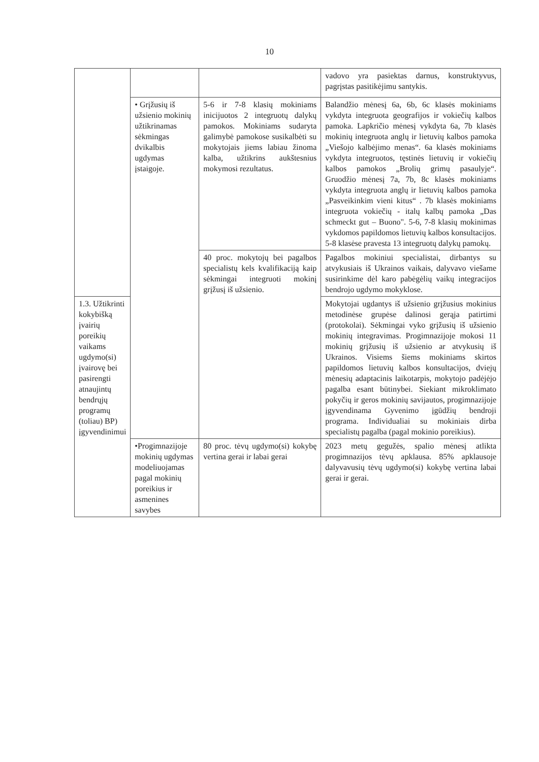10
| | | | vadovo yra pasiektas darnus, konstruktyvus, pagrįstas pasitikėjimu santykis. |
| | • Grįžusių iš užsienio mokinių užtikrinamas sėkmingas dvikalbis ugdymas įstaigoje. | 5-6 ir 7-8 klasių mokiniams inicijuotos 2 integruotų dalykų pamokos. Mokiniams sudaryta galimybė pamokose susikalbėti su mokytojais jiems labiau žinoma kalba, užtikrins aukštesnius mokymosi rezultatus. | Balandžio mėnesį 6a, 6b, 6c klasės mokiniams vykdyta integruota geografijos ir vokiečių kalbos pamoka. Lapkričio mėnesį vykdyta 6a, 7b klasės mokinių integruota anglų ir lietuvių kalbos pamoka „Viešojo kalbėjimo menas“. 6a klasės mokiniams vykdyta integruotos, tęstinės lietuvių ir vokiečių kalbos pamokos „Brolių grimų pasaulyje“. Gruodžio mėnesį 7a, 7b, 8c klasės mokiniams vykdyta integruota anglų ir lietuvių kalbos pamoka „Pasveikinkim vieni kitus“ . 7b klasės mokiniams integruota vokiečių - italų kalbų pamoka „Das schmeckt gut – Buono". 5-6, 7-8 klasių mokinimas vykdomos papildomos lietuvių kalbos konsultacijos. 5-8 klasėse pravesta 13 integruotų dalykų pamokų. |
| | | 40 proc. mokytojų bei pagalbos specialistų kels kvalifikaciją kaip sėkmingai integruoti mokinį grįžusį iš užsienio. | Pagalbos mokiniui specialistai, dirbantys su atvykusiais iš Ukrainos vaikais, dalyvavo viešame susirinkime dėl karo pabėgėlių vaikų integracijos bendrojo ugdymo mokyklose. |
| 1.3. Užtikrinti kokybišką įvairių poreikių vaikams ugdymo(si) įvairovę bei pasirengti atnaujintų bendrųjų programų (toliau) BP) įgyvendinimui | | | Mokytojai ugdantys iš užsienio grįžusius mokinius metodinėse grupėse dalinosi gerąja patirtimi (protokolai). Sėkmingai vyko grįžusių iš užsienio mokinių integravimas. Progimnazijoje mokosi 11 mokinių grįžusių iš užsienio ar atvykusių iš Ukrainos. Visiems šiems mokiniams skirtos papildomos lietuvių kalbos konsultacijos, dviejų mėnesių adaptacinis laikotarpis, mokytojo padėjėjo pagalba esant būtinybei. Siekiant mikroklimato pokyčių ir geros mokinių savijautos, progimnazijoje įgyvendinama Gyvenimo įgūdžių bendroji programa. Individualiai su mokiniais dirba specialistų pagalba (pagal mokinio poreikius). |
| | | 80 proc. tėvų ugdymo(si) kokybę vertina gerai ir labai gerai | |
| | •Progimnazijoje mokinių ugdymas modeliuojamas pagal mokinių poreikius ir asmenines savybes | | 2023 metų gegužės, spalio mėnesį atlikta progimnazijos tėvų apklausa. 85% apklausoje dalyvavusių tėvų ugdymo(si) kokybę vertina labai gerai ir gerai. |